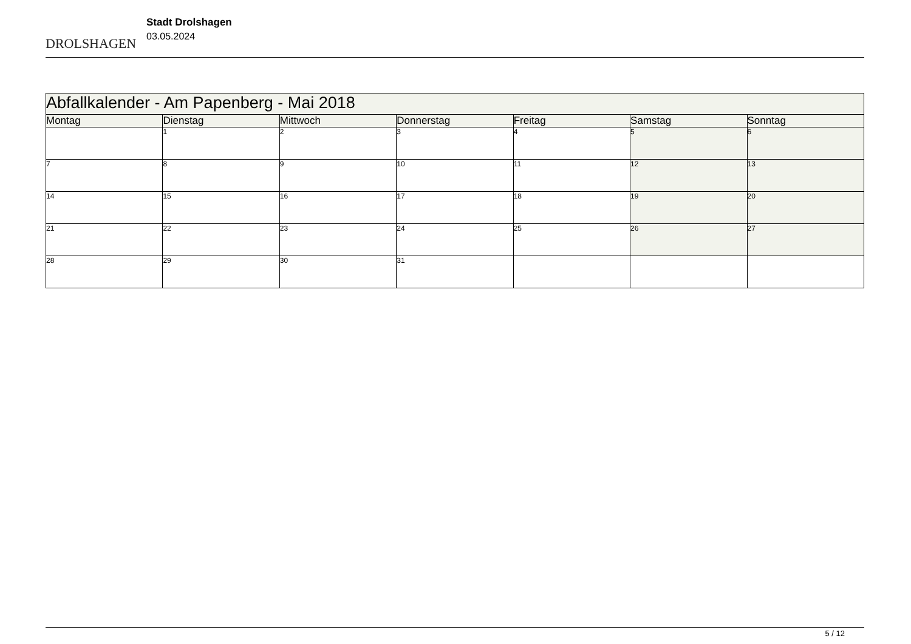DROLSHAGEN
Stadt Drolshagen
03.05.2024
| Abfallkalender - Am Papenberg - Mai 2018 | | | | | | |
| --- | --- | --- | --- | --- | --- | --- |
| Montag | Dienstag | Mittwoch | Donnerstag | Freitag | Samstag | Sonntag |
| | 1 | 2 | 3 | 4 | 5 | 6 |
| 7 | 8 | 9 | 10 | 11 | 12 | 13 |
| 14 | 15 | 16 | 17 | 18 | 19 | 20 |
| 21 | 22 | 23 | 24 | 25 | 26 | 27 |
| 28 | 29 | 30 | 31 | | | |
5 / 12